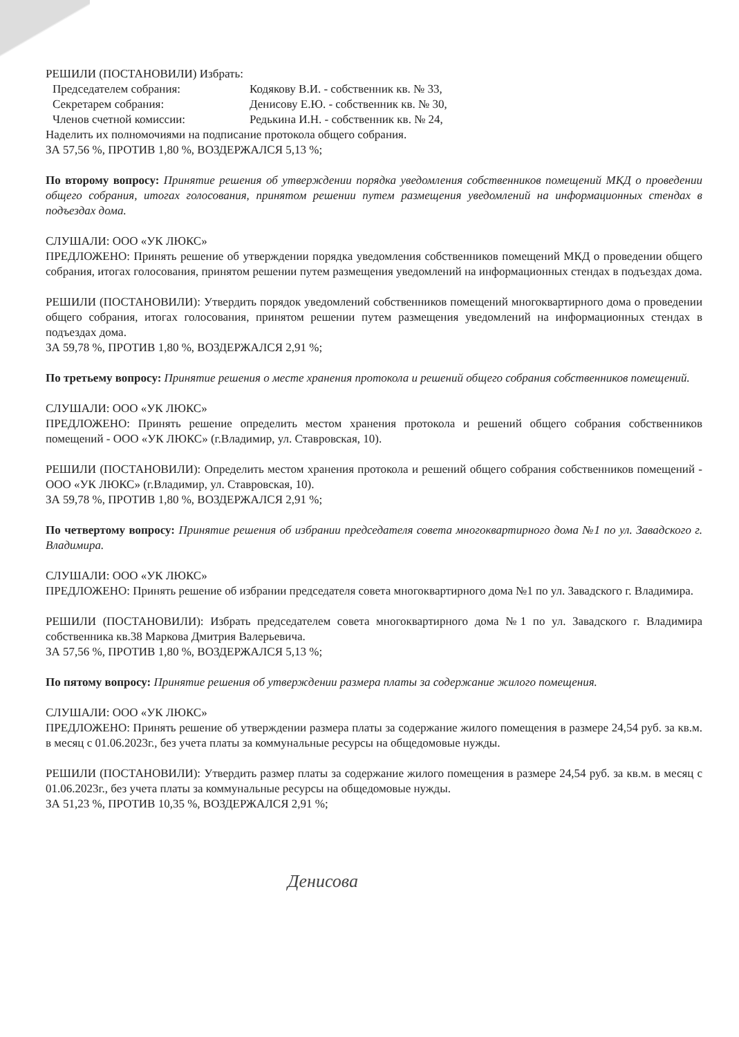РЕШИЛИ (ПОСТАНОВИЛИ) Избрать:
Председателем собрания: Кодякову В.И. - собственник кв. № 33,
Секретарем собрания: Денисову Е.Ю. - собственник кв. № 30,
Членов счетной комиссии: Редькина И.Н. - собственник кв. № 24,
Наделить их полномочиями на подписание протокола общего собрания.
ЗА 57,56 %, ПРОТИВ 1,80 %, ВОЗДЕРЖАЛСЯ 5,13 %;
По второму вопросу: Принятие решения об утверждении порядка уведомления собственников помещений МКД о проведении общего собрания, итогах голосования, принятом решении путем размещения уведомлений на информационных стендах в подъездах дома.
СЛУШАЛИ: ООО «УК ЛЮКС»
ПРЕДЛОЖЕНО: Принять решение об утверждении порядка уведомления собственников помещений МКД о проведении общего собрания, итогах голосования, принятом решении путем размещения уведомлений на информационных стендах в подъездах дома.
РЕШИЛИ (ПОСТАНОВИЛИ): Утвердить порядок уведомлений собственников помещений многоквартирного дома о проведении общего собрания, итогах голосования, принятом решении путем размещения уведомлений на информационных стендах в подъездах дома.
ЗА 59,78 %, ПРОТИВ 1,80 %, ВОЗДЕРЖАЛСЯ 2,91 %;
По третьему вопросу: Принятие решения о месте хранения протокола и решений общего собрания собственников помещений.
СЛУШАЛИ: ООО «УК ЛЮКС»
ПРЕДЛОЖЕНО: Принять решение определить местом хранения протокола и решений общего собрания собственников помещений - ООО «УК ЛЮКС» (г.Владимир, ул. Ставровская, 10).
РЕШИЛИ (ПОСТАНОВИЛИ): Определить местом хранения протокола и решений общего собрания собственников помещений - ООО «УК ЛЮКС» (г.Владимир, ул. Ставровская, 10).
ЗА 59,78 %, ПРОТИВ 1,80 %, ВОЗДЕРЖАЛСЯ 2,91 %;
По четвертому вопросу: Принятие решения об избрании председателя совета многоквартирного дома №1 по ул. Завадского г. Владимира.
СЛУШАЛИ: ООО «УК ЛЮКС»
ПРЕДЛОЖЕНО: Принять решение об избрании председателя совета многоквартирного дома №1 по ул. Завадского г. Владимира.
РЕШИЛИ (ПОСТАНОВИЛИ): Избрать председателем совета многоквартирного дома №1 по ул. Завадского г. Владимира собственника кв.38 Маркова Дмитрия Валерьевича.
ЗА 57,56 %, ПРОТИВ 1,80 %, ВОЗДЕРЖАЛСЯ 5,13 %;
По пятому вопросу: Принятие решения об утверждении размера платы за содержание жилого помещения.
СЛУШАЛИ: ООО «УК ЛЮКС»
ПРЕДЛОЖЕНО: Принять решение об утверждении размера платы за содержание жилого помещения в размере 24,54 руб. за кв.м. в месяц с 01.06.2023г., без учета платы за коммунальные ресурсы на общедомовые нужды.
РЕШИЛИ (ПОСТАНОВИЛИ): Утвердить размер платы за содержание жилого помещения в размере 24,54 руб. за кв.м. в месяц с 01.06.2023г., без учета платы за коммунальные ресурсы на общедомовые нужды.
ЗА 51,23 %, ПРОТИВ 10,35 %, ВОЗДЕРЖАЛСЯ 2,91 %;
Денисова